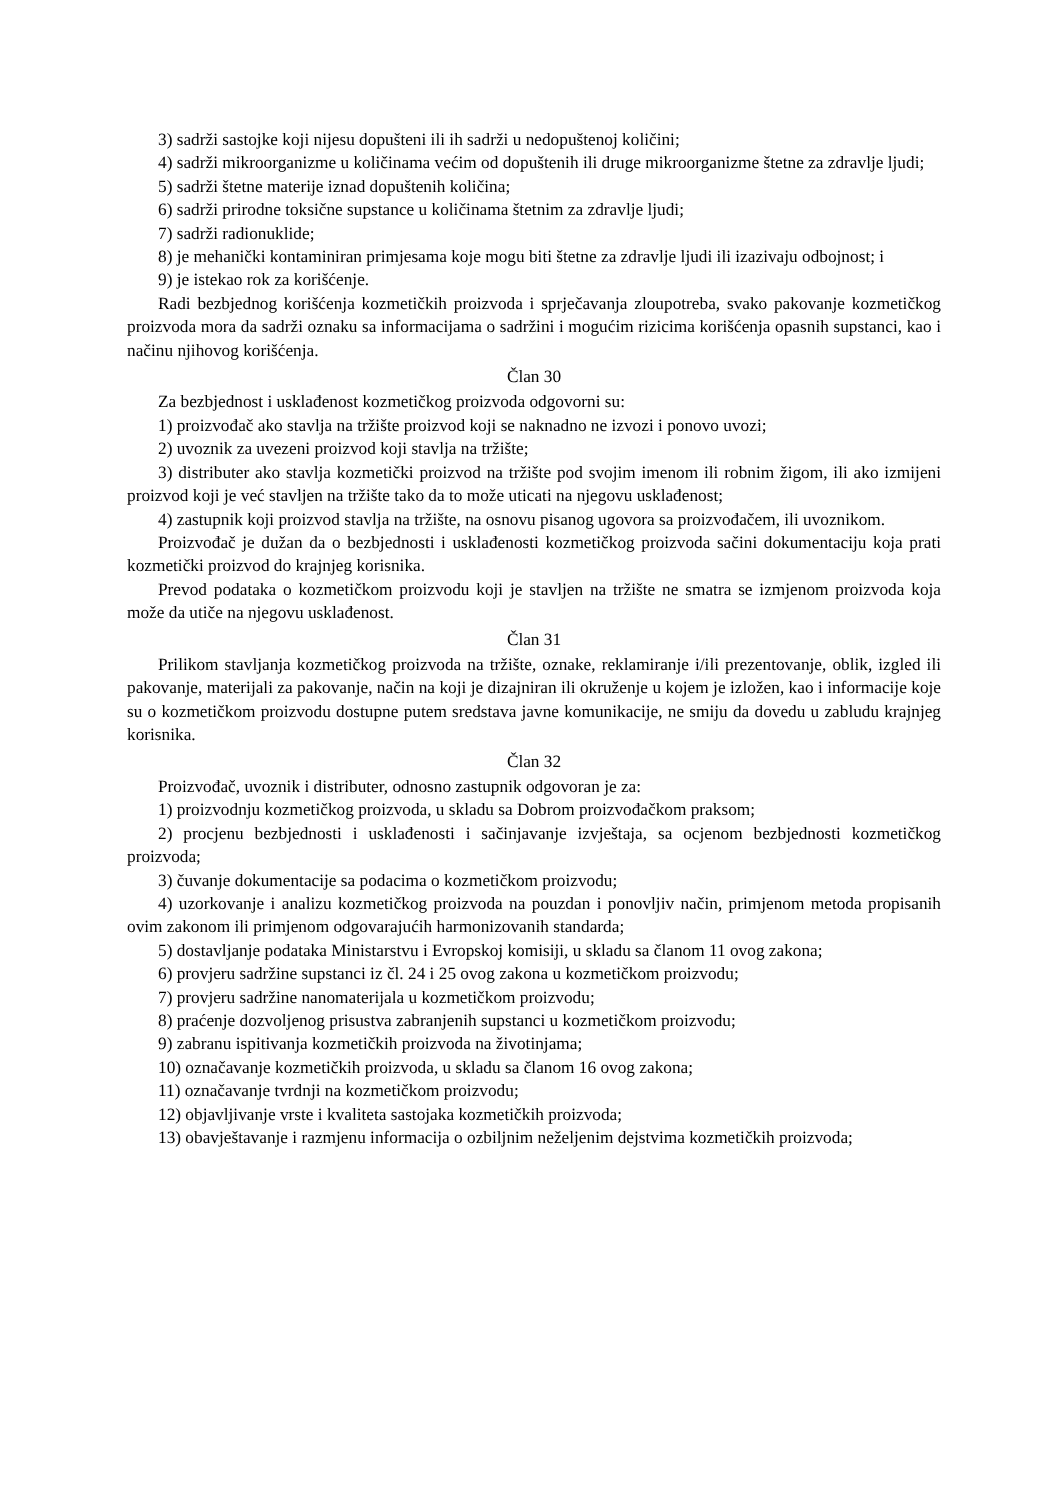3) sadrži sastojke koji nijesu dopušteni ili ih sadrži u nedopuštenoj količini;
4) sadrži mikroorganizme u količinama većim od dopuštenih ili druge mikroorganizme štetne za zdravlje ljudi;
5) sadrži štetne materije iznad dopuštenih količina;
6) sadrži prirodne toksične supstance u količinama štetnim za zdravlje ljudi;
7) sadrži radionuklide;
8) je mehanički kontaminiran primjesama koje mogu biti štetne za zdravlje ljudi ili izazivaju odbojnost; i
9) je istekao rok za korišćenje.
Radi bezbjednog korišćenja kozmetičkih proizvoda i sprječavanja zloupotreba, svako pakovanje kozmetičkog proizvoda mora da sadrži oznaku sa informacijama o sadržini i mogućim rizicima korišćenja opasnih supstanci, kao i načinu njihovog korišćenja.
Član 30
Za bezbjednost i usklađenost kozmetičkog proizvoda odgovorni su:
1) proizvođač ako stavlja na tržište proizvod koji se naknadno ne izvozi i ponovo uvozi;
2) uvoznik za uvezeni proizvod koji stavlja na tržište;
3) distributer ako stavlja kozmetički proizvod na tržište pod svojim imenom ili robnim žigom, ili ako izmijeni proizvod koji je već stavljen na tržište tako da to može uticati na njegovu usklađenost;
4) zastupnik koji proizvod stavlja na tržište, na osnovu pisanog ugovora sa proizvođačem, ili uvoznikom.
Proizvođač je dužan da o bezbjednosti i usklađenosti kozmetičkog proizvoda sačini dokumentaciju koja prati kozmetički proizvod do krajnjeg korisnika.
Prevod podataka o kozmetičkom proizvodu koji je stavljen na tržište ne smatra se izmjenom proizvoda koja može da utiče na njegovu usklađenost.
Član 31
Prilikom stavljanja kozmetičkog proizvoda na tržište, oznake, reklamiranje i/ili prezentovanje, oblik, izgled ili pakovanje, materijali za pakovanje, način na koji je dizajniran ili okruženje u kojem je izložen, kao i informacije koje su o kozmetičkom proizvodu dostupne putem sredstava javne komunikacije, ne smiju da dovedu u zabludu krajnjeg korisnika.
Član 32
Proizvođač, uvoznik i distributer, odnosno zastupnik odgovoran je za:
1) proizvodnju kozmetičkog proizvoda, u skladu sa Dobrom proizvođačkom praksom;
2) procjenu bezbjednosti i usklađenosti i sačinjavanje izvještaja, sa ocjenom bezbjednosti kozmetičkog proizvoda;
3) čuvanje dokumentacije sa podacima o kozmetičkom proizvodu;
4) uzorkovanje i analizu kozmetičkog proizvoda na pouzdan i ponovljiv način, primjenom metoda propisanih ovim zakonom ili primjenom odgovarajućih harmonizovanih standarda;
5) dostavljanje podataka Ministarstvu i Evropskoj komisiji, u skladu sa članom 11 ovog zakona;
6) provjeru sadržine supstanci iz čl. 24 i 25 ovog zakona u kozmetičkom proizvodu;
7) provjeru sadržine nanomaterijala u kozmetičkom proizvodu;
8) praćenje dozvoljenog prisustva zabranjenih supstanci u kozmetičkom proizvodu;
9) zabranu ispitivanja kozmetičkih proizvoda na životinjama;
10) označavanje kozmetičkih proizvoda, u skladu sa članom 16 ovog zakona;
11) označavanje tvrdnji na kozmetičkom proizvodu;
12) objavljivanje vrste i kvaliteta sastojaka kozmetičkih proizvoda;
13) obavještavanje i razmjenu informacija o ozbiljnim neželjenim dejstvima kozmetičkih proizvoda;